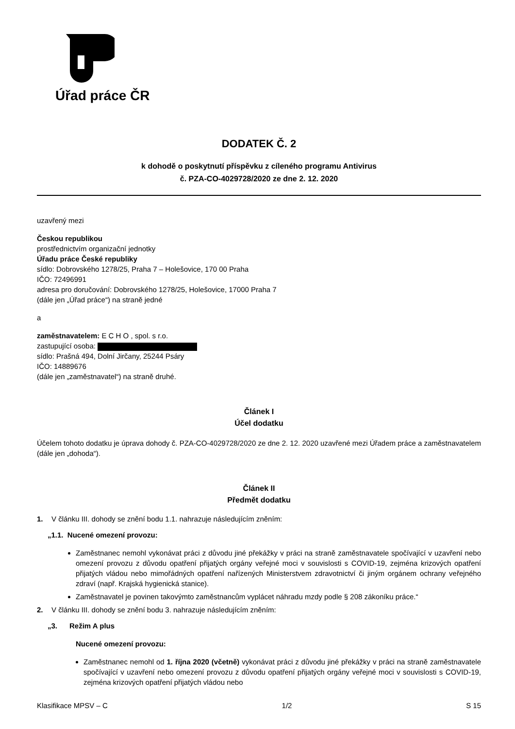Úřad práce ČR
DODATEK Č. 2
k dohodě o poskytnutí příspěvku z cíleného programu Antivirus
č. PZA-CO-4029728/2020 ze dne 2. 12. 2020
uzavřený mezi
Českou republikou
prostřednictvím organizační jednotky
Úřadu práce České republiky
sídlo: Dobrovského 1278/25, Praha 7 – Holešovice, 170 00 Praha
IČO: 72496991
adresa pro doručování: Dobrovského 1278/25, Holešovice, 17000 Praha 7
(dále jen „Úřad práce“) na straně jedné
a
zaměstnavatelem: E C H O , spol. s r.o.
zastupující osoba:
sídlo: Prašná 494, Dolní Jirčany, 25244 Psáry
IČO: 14889676
(dále jen „zaměstnavatel“) na straně druhé.
Článek I
Účel dodatku
Účelem tohoto dodatku je úprava dohody č. PZA-CO-4029728/2020 ze dne 2. 12. 2020 uzavřené mezi Úřadem práce a zaměstnavatelem (dále jen „dohoda“).
Článek II
Předmět dodatku
1. V článku III. dohody se znění bodu 1.1. nahrazuje následujícím zněním:
„1.1. Nucené omezení provozu:
Zaměstnanec nemohl vykonávat práci z důvodu jiné překážky v práci na straně zaměstnavatele spočívající v uzavření nebo omezení provozu z důvodu opatření přijatých orgány veřejné moci v souvislosti s COVID-19, zejména krizových opatření přijatých vládou nebo mimořádných opatření nařízených Ministerstvem zdravotnictví či jiným orgánem ochrany veřejného zdraví (např. Krajská hygienická stanice).
Zaměstnavatel je povinen takovýmto zaměstnancům vyplácet náhradu mzdy podle § 208 zákoníku práce.“
2. V článku III. dohody se znění bodu 3. nahrazuje následujícím zněním:
„3. Režim A plus
Nucené omezení provozu:
Zaměstnanec nemohl od 1. října 2020 (včetně) vykonávat práci z důvodu jiné překážky v práci na straně zaměstnavatele spočívající v uzavření nebo omezení provozu z důvodu opatření přijatých orgány veřejné moci v souvislosti s COVID-19, zejména krizových opatření přijatých vládou nebo
Klasifikace MPSV – C 1/2 S 15